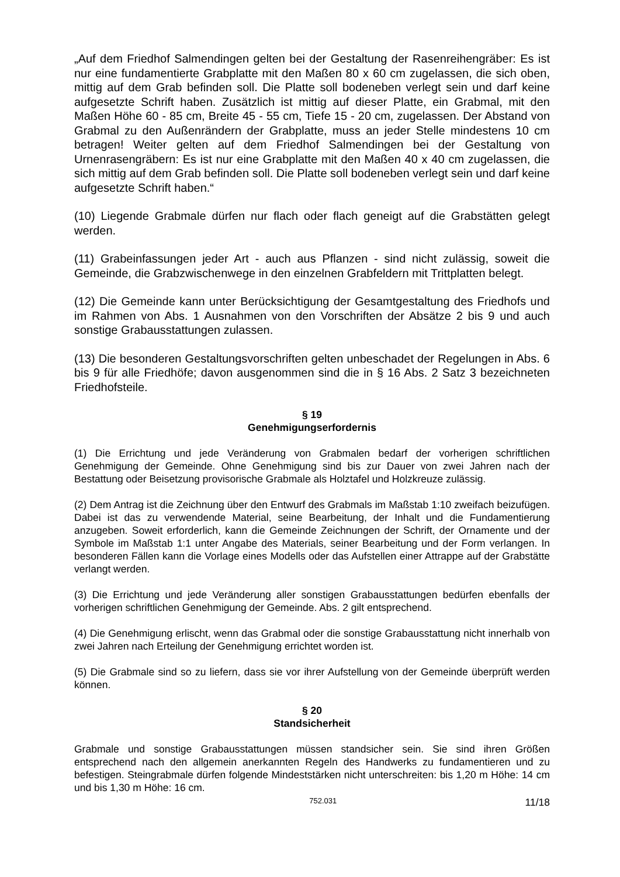„Auf dem Friedhof Salmendingen gelten bei der Gestaltung der Rasenreihengräber: Es ist nur eine fundamentierte Grabplatte mit den Maßen 80 x 60 cm zugelassen, die sich oben, mittig auf dem Grab befinden soll. Die Platte soll bodeneben verlegt sein und darf keine aufgesetzte Schrift haben. Zusätzlich ist mittig auf dieser Platte, ein Grabmal, mit den Maßen Höhe 60 - 85 cm, Breite 45 - 55 cm, Tiefe 15 - 20 cm, zugelassen. Der Abstand von Grabmal zu den Außenrändern der Grabplatte, muss an jeder Stelle mindestens 10 cm betragen! Weiter gelten auf dem Friedhof Salmendingen bei der Gestaltung von Urnenrasengräbern: Es ist nur eine Grabplatte mit den Maßen 40 x 40 cm zugelassen, die sich mittig auf dem Grab befinden soll. Die Platte soll bodeneben verlegt sein und darf keine aufgesetzte Schrift haben.“
(10) Liegende Grabmale dürfen nur flach oder flach geneigt auf die Grabstätten gelegt werden.
(11) Grabeinfassungen jeder Art - auch aus Pflanzen - sind nicht zulässig, soweit die Gemeinde, die Grabzwischenwege in den einzelnen Grabfeldern mit Trittplatten belegt.
(12) Die Gemeinde kann unter Berücksichtigung der Gesamtgestaltung des Friedhofs und im Rahmen von Abs. 1 Ausnahmen von den Vorschriften der Absätze 2 bis 9 und auch sonstige Grabausstattungen zulassen.
(13) Die besonderen Gestaltungsvorschriften gelten unbeschadet der Regelungen in Abs. 6 bis 9 für alle Friedhöfe; davon ausgenommen sind die in § 16 Abs. 2 Satz 3 bezeichneten Friedhofsteile.
§ 19
Genehmigungserfordernis
(1) Die Errichtung und jede Veränderung von Grabmalen bedarf der vorherigen schriftlichen Genehmigung der Gemeinde. Ohne Genehmigung sind bis zur Dauer von zwei Jahren nach der Bestattung oder Beisetzung provisorische Grabmale als Holztafel und Holzkreuze zulässig.
(2) Dem Antrag ist die Zeichnung über den Entwurf des Grabmals im Maßstab 1:10 zweifach beizufügen. Dabei ist das zu verwendende Material, seine Bearbeitung, der Inhalt und die Fundamentierung anzugeben. Soweit erforderlich, kann die Gemeinde Zeichnungen der Schrift, der Ornamente und der Symbole im Maßstab 1:1 unter Angabe des Materials, seiner Bearbeitung und der Form verlangen. In besonderen Fällen kann die Vorlage eines Modells oder das Aufstellen einer Attrappe auf der Grabstätte verlangt werden.
(3) Die Errichtung und jede Veränderung aller sonstigen Grabausstattungen bedürfen ebenfalls der vorherigen schriftlichen Genehmigung der Gemeinde. Abs. 2 gilt entsprechend.
(4) Die Genehmigung erlischt, wenn das Grabmal oder die sonstige Grabausstattung nicht innerhalb von zwei Jahren nach Erteilung der Genehmigung errichtet worden ist.
(5) Die Grabmale sind so zu liefern, dass sie vor ihrer Aufstellung von der Gemeinde überprüft werden können.
§ 20
Standsicherheit
Grabmale und sonstige Grabausstattungen müssen standsicher sein. Sie sind ihren Größen entsprechend nach den allgemein anerkannten Regeln des Handwerks zu fundamentieren und zu befestigen. Steingrabmale dürfen folgende Mindeststärken nicht unterschreiten: bis 1,20 m Höhe: 14 cm und bis 1,30 m Höhe: 16 cm.
752.031 11/18